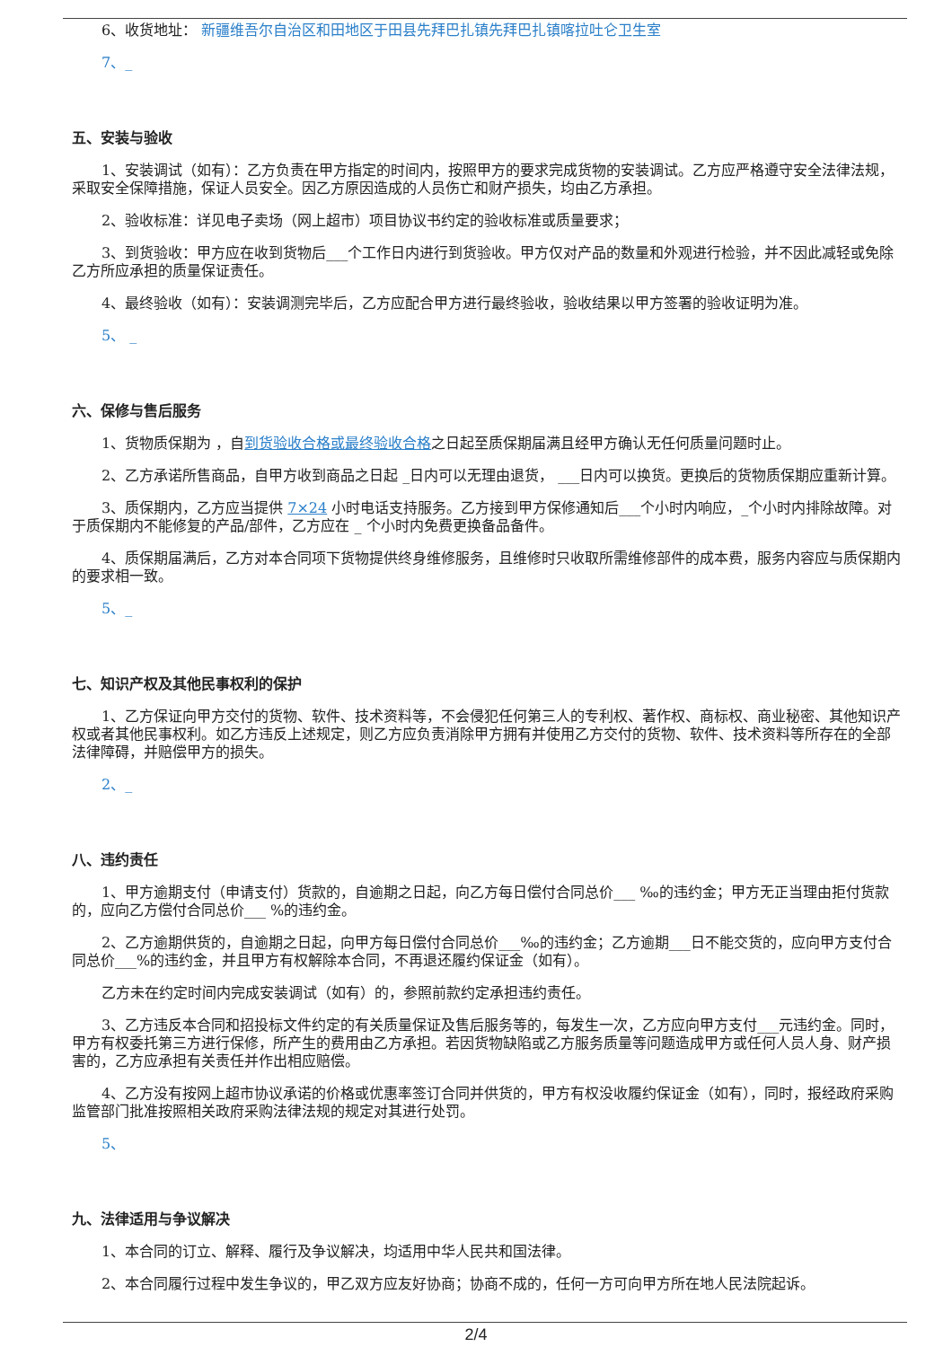6、收货地址： 新疆维吾尔自治区和田地区于田县先拜巴扎镇先拜巴扎镇喀拉吐仑卫生室
7、_
五、安装与验收
1、安装调试（如有）：乙方负责在甲方指定的时间内，按照甲方的要求完成货物的安装调试。乙方应严格遵守安全法律法规，采取安全保障措施，保证人员安全。因乙方原因造成的人员伤亡和财产损失，均由乙方承担。
2、验收标准：详见电子卖场（网上超市）项目协议书约定的验收标准或质量要求；
3、到货验收：甲方应在收到货物后___个工作日内进行到货验收。甲方仅对产品的数量和外观进行检验，并不因此减轻或免除乙方所应承担的质量保证责任。
4、最终验收（如有）：安装调测完毕后，乙方应配合甲方进行最终验收，验收结果以甲方签署的验收证明为准。
5、 _
六、保修与售后服务
1、货物质保期为 ，自到货验收合格或最终验收合格之日起至质保期届满且经甲方确认无任何质量问题时止。
2、乙方承诺所售商品，自甲方收到商品之日起 _日内可以无理由退货， ___日内可以换货。更换后的货物质保期应重新计算。
3、质保期内，乙方应当提供 7×24 小时电话支持服务。乙方接到甲方保修通知后___个小时内响应，_个小时内排除故障。对于质保期内不能修复的产品/部件，乙方应在 _ 个小时内免费更换备品备件。
4、质保期届满后，乙方对本合同项下货物提供终身维修服务，且维修时只收取所需维修部件的成本费，服务内容应与质保期内的要求相一致。
5、_
七、知识产权及其他民事权利的保护
1、乙方保证向甲方交付的货物、软件、技术资料等，不会侵犯任何第三人的专利权、著作权、商标权、商业秘密、其他知识产权或者其他民事权利。如乙方违反上述规定，则乙方应负责消除甲方拥有并使用乙方交付的货物、软件、技术资料等所存在的全部法律障碍，并赔偿甲方的损失。
2、_
八、违约责任
1、甲方逾期支付（申请支付）货款的，自逾期之日起，向乙方每日偿付合同总价___ ‰的违约金；甲方无正当理由拒付货款的，应向乙方偿付合同总价___ %的违约金。
2、乙方逾期供货的，自逾期之日起，向甲方每日偿付合同总价___‰的违约金；乙方逾期___日不能交货的，应向甲方支付合同总价___%的违约金，并且甲方有权解除本合同，不再退还履约保证金（如有）。
乙方未在约定时间内完成安装调试（如有）的，参照前款约定承担违约责任。
3、乙方违反本合同和招投标文件约定的有关质量保证及售后服务等的，每发生一次，乙方应向甲方支付___元违约金。同时，甲方有权委托第三方进行保修，所产生的费用由乙方承担。若因货物缺陷或乙方服务质量等问题造成甲方或任何人员人身、财产损害的，乙方应承担有关责任并作出相应赔偿。
4、乙方没有按网上超市协议承诺的价格或优惠率签订合同并供货的，甲方有权没收履约保证金（如有），同时，报经政府采购监管部门批准按照相关政府采购法律法规的规定对其进行处罚。
5、
九、法律适用与争议解决
1、本合同的订立、解释、履行及争议解决，均适用中华人民共和国法律。
2、本合同履行过程中发生争议的，甲乙双方应友好协商；协商不成的，任何一方可向甲方所在地人民法院起诉。
2/4